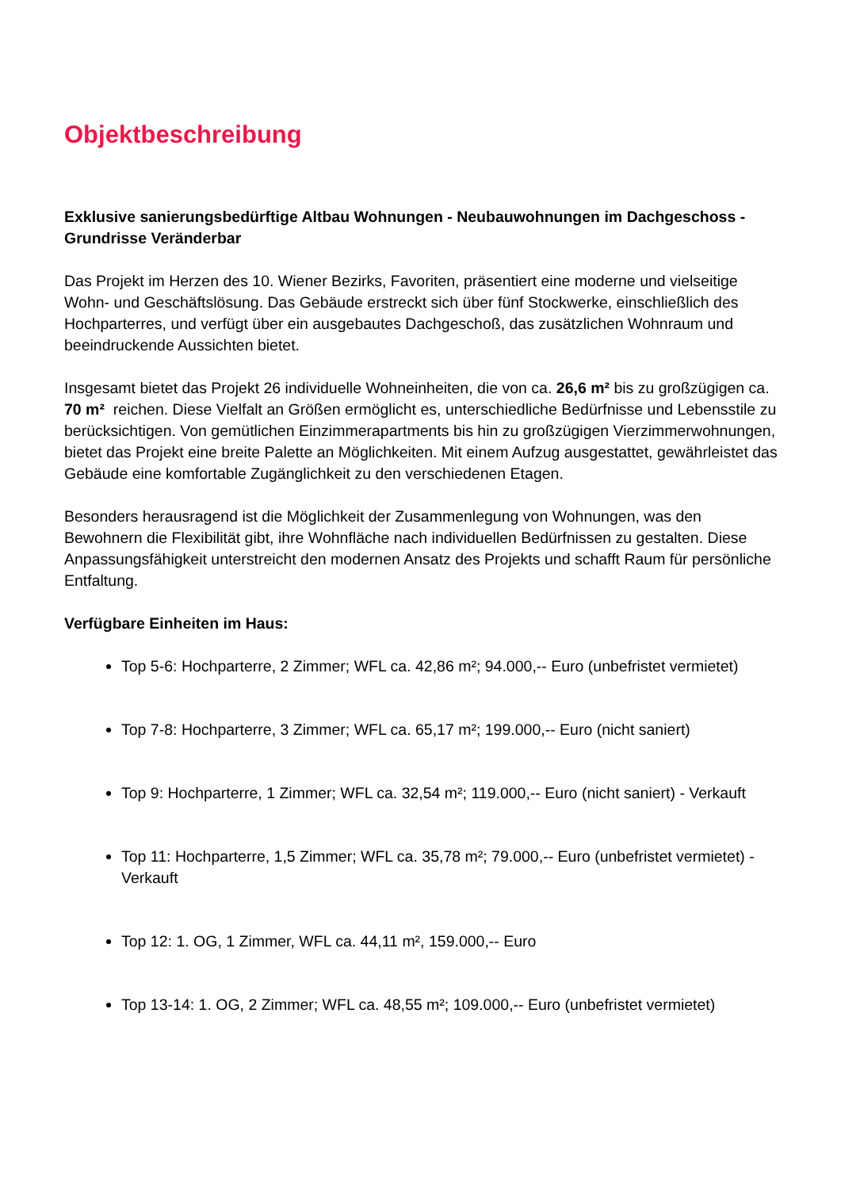Objektbeschreibung
Exklusive sanierungsbedürftige Altbau Wohnungen - Neubauwohnungen im Dachgeschoss - Grundrisse Veränderbar
Das Projekt im Herzen des 10. Wiener Bezirks, Favoriten, präsentiert eine moderne und vielseitige Wohn- und Geschäftslösung. Das Gebäude erstreckt sich über fünf Stockwerke, einschließlich des Hochparterres, und verfügt über ein ausgebautes Dachgeschoß, das zusätzlichen Wohnraum und beeindruckende Aussichten bietet.
Insgesamt bietet das Projekt 26 individuelle Wohneinheiten, die von ca. 26,6 m² bis zu großzügigen ca. 70 m² reichen. Diese Vielfalt an Größen ermöglicht es, unterschiedliche Bedürfnisse und Lebensstile zu berücksichtigen. Von gemütlichen Einzimmerapartments bis hin zu großzügigen Vierzimmerwohnungen, bietet das Projekt eine breite Palette an Möglichkeiten. Mit einem Aufzug ausgestattet, gewährleistet das Gebäude eine komfortable Zugänglichkeit zu den verschiedenen Etagen.
Besonders herausragend ist die Möglichkeit der Zusammenlegung von Wohnungen, was den Bewohnern die Flexibilität gibt, ihre Wohnfläche nach individuellen Bedürfnissen zu gestalten. Diese Anpassungsfähigkeit unterstreicht den modernen Ansatz des Projekts und schafft Raum für persönliche Entfaltung.
Verfügbare Einheiten im Haus:
Top 5-6: Hochparterre, 2 Zimmer; WFL ca. 42,86 m²; 94.000,-- Euro (unbefristet vermietet)
Top 7-8: Hochparterre, 3 Zimmer; WFL ca. 65,17 m²; 199.000,-- Euro (nicht saniert)
Top 9: Hochparterre, 1 Zimmer; WFL ca. 32,54 m²; 119.000,-- Euro (nicht saniert) - Verkauft
Top 11: Hochparterre, 1,5 Zimmer; WFL ca. 35,78 m²; 79.000,-- Euro (unbefristet vermietet) - Verkauft
Top 12: 1. OG, 1 Zimmer, WFL ca. 44,11 m², 159.000,-- Euro
Top 13-14: 1. OG, 2 Zimmer; WFL ca. 48,55 m²; 109.000,-- Euro (unbefristet vermietet)